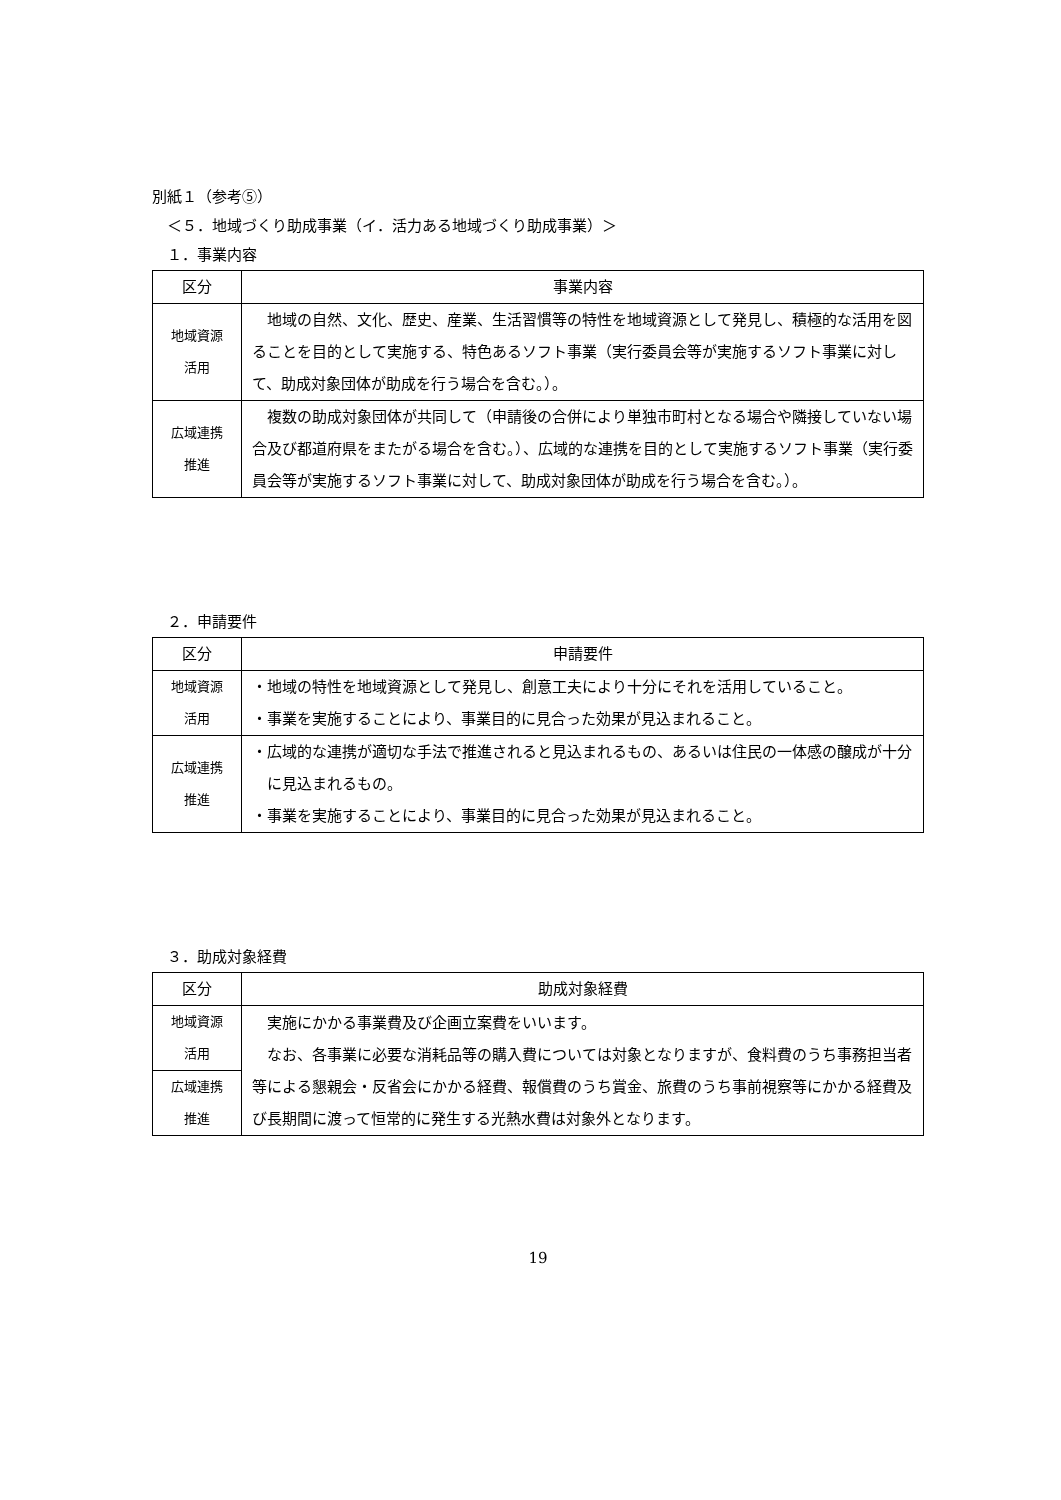別紙１（参考⑤）
　＜５．地域づくり助成事業（イ．活力ある地域づくり助成事業）＞
　１．事業内容
| 区分 | 事業内容 |
| --- | --- |
| 地域資源 活用 | 地域の自然、文化、歴史、産業、生活習慣等の特性を地域資源として発見し、積極的な活用を図ることを目的として実施する、特色あるソフト事業（実行委員会等が実施するソフト事業に対して、助成対象団体が助成を行う場合を含む。）。 |
| 広域連携 推進 | 複数の助成対象団体が共同して（申請後の合併により単独市町村となる場合や隣接していない場合及び都道府県をまたがる場合を含む。）、広域的な連携を目的として実施するソフト事業（実行委員会等が実施するソフト事業に対して、助成対象団体が助成を行う場合を含む。）。 |
　２．申請要件
| 区分 | 申請要件 |
| --- | --- |
| 地域資源 活用 | ・地域の特性を地域資源として発見し、創意工夫により十分にそれを活用していること。 ・事業を実施することにより、事業目的に見合った効果が見込まれること。 |
| 広域連携 推進 | ・広域的な連携が適切な手法で推進されると見込まれるもの、あるいは住民の一体感の醸成が十分に見込まれるもの。 ・事業を実施することにより、事業目的に見合った効果が見込まれること。 |
　３．助成対象経費
| 区分 | 助成対象経費 |
| --- | --- |
| 地域資源 活用 | 実施にかかる事業費及び企画立案費をいいます。 なお、各事業に必要な消耗品等の購入費については対象となりますが、食料費のうち事務担当者等による懇親会・反省会にかかる経費、報償費のうち賞金、旅費のうち事前視察等にかかる経費及び長期間に渡って恒常的に発生する光熱水費は対象外となります。 |
| 広域連携 推進 | |
19